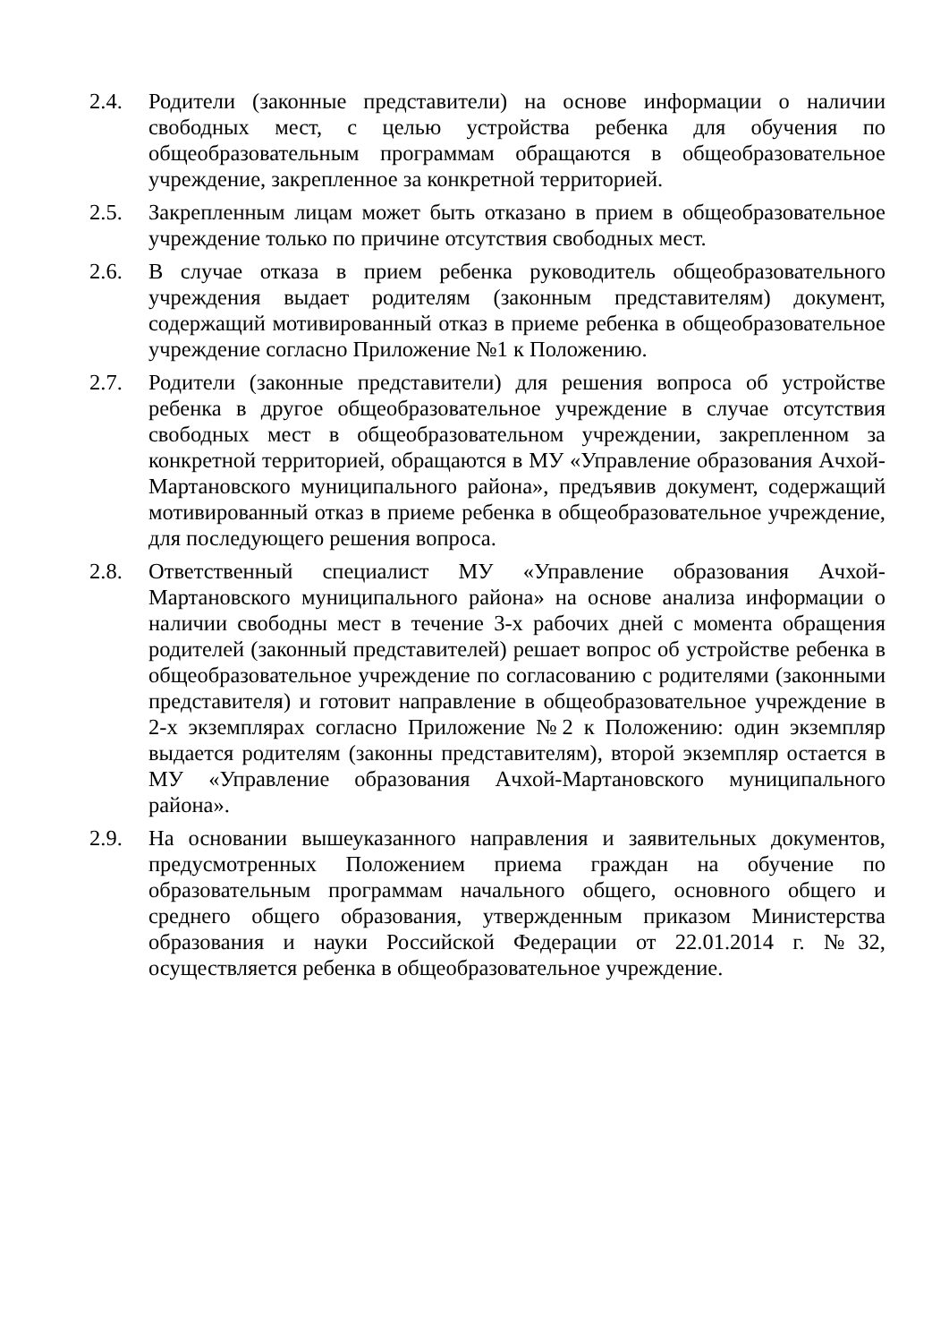2.4. Родители (законные представители) на основе информации о наличии свободных мест, с целью устройства ребенка для обучения по общеобразовательным программам обращаются в общеобразовательное учреждение, закрепленное за конкретной территорией.
2.5. Закрепленным лицам может быть отказано в прием в общеобразовательное учреждение только по причине отсутствия свободных мест.
2.6. В случае отказа в прием ребенка руководитель общеобразовательного учреждения выдает родителям (законным представителям) документ, содержащий мотивированный отказ в приеме ребенка в общеобразовательное учреждение согласно Приложение №1 к Положению.
2.7. Родители (законные представители) для решения вопроса об устройстве ребенка в другое общеобразовательное учреждение в случае отсутствия свободных мест в общеобразовательном учреждении, закрепленном за конкретной территорией, обращаются в МУ «Управление образования Ачхой-Мартановского муниципального района», предъявив документ, содержащий мотивированный отказ в приеме ребенка в общеобразовательное учреждение, для последующего решения вопроса.
2.8. Ответственный специалист МУ «Управление образования Ачхой-Мартановского муниципального района» на основе анализа информации о наличии свободны мест в течение 3-х рабочих дней с момента обращения родителей (законный представителей) решает вопрос об устройстве ребенка в общеобразовательное учреждение по согласованию с родителями (законными представителя) и готовит направление в общеобразовательное учреждение в 2-х экземплярах согласно Приложение №2 к Положению: один экземпляр выдается родителям (законны представителям), второй экземпляр остается в МУ «Управление образования Ачхой-Мартановского муниципального района».
2.9. На основании вышеуказанного направления и заявительных документов, предусмотренных Положением приема граждан на обучение по образовательным программам начального общего, основного общего и среднего общего образования, утвержденным приказом Министерства образования и науки Российской Федерации от 22.01.2014 г. №32, осуществляется ребенка в общеобразовательное учреждение.